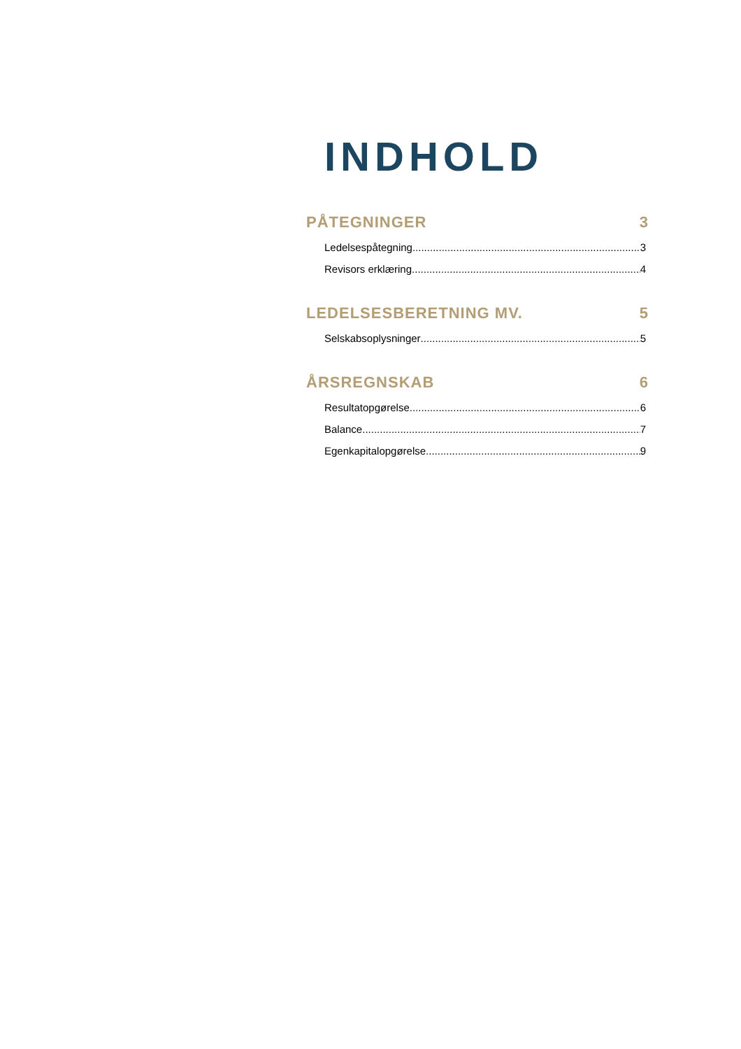INDHOLD
PÅTEGNINGER 3
Ledelsespåtegning 3
Revisors erklæring 4
LEDELSESBERETNING MV. 5
Selskabsoplysninger 5
ÅRSREGNSKAB 6
Resultatopgørelse 6
Balance 7
Egenkapitalopgørelse 9